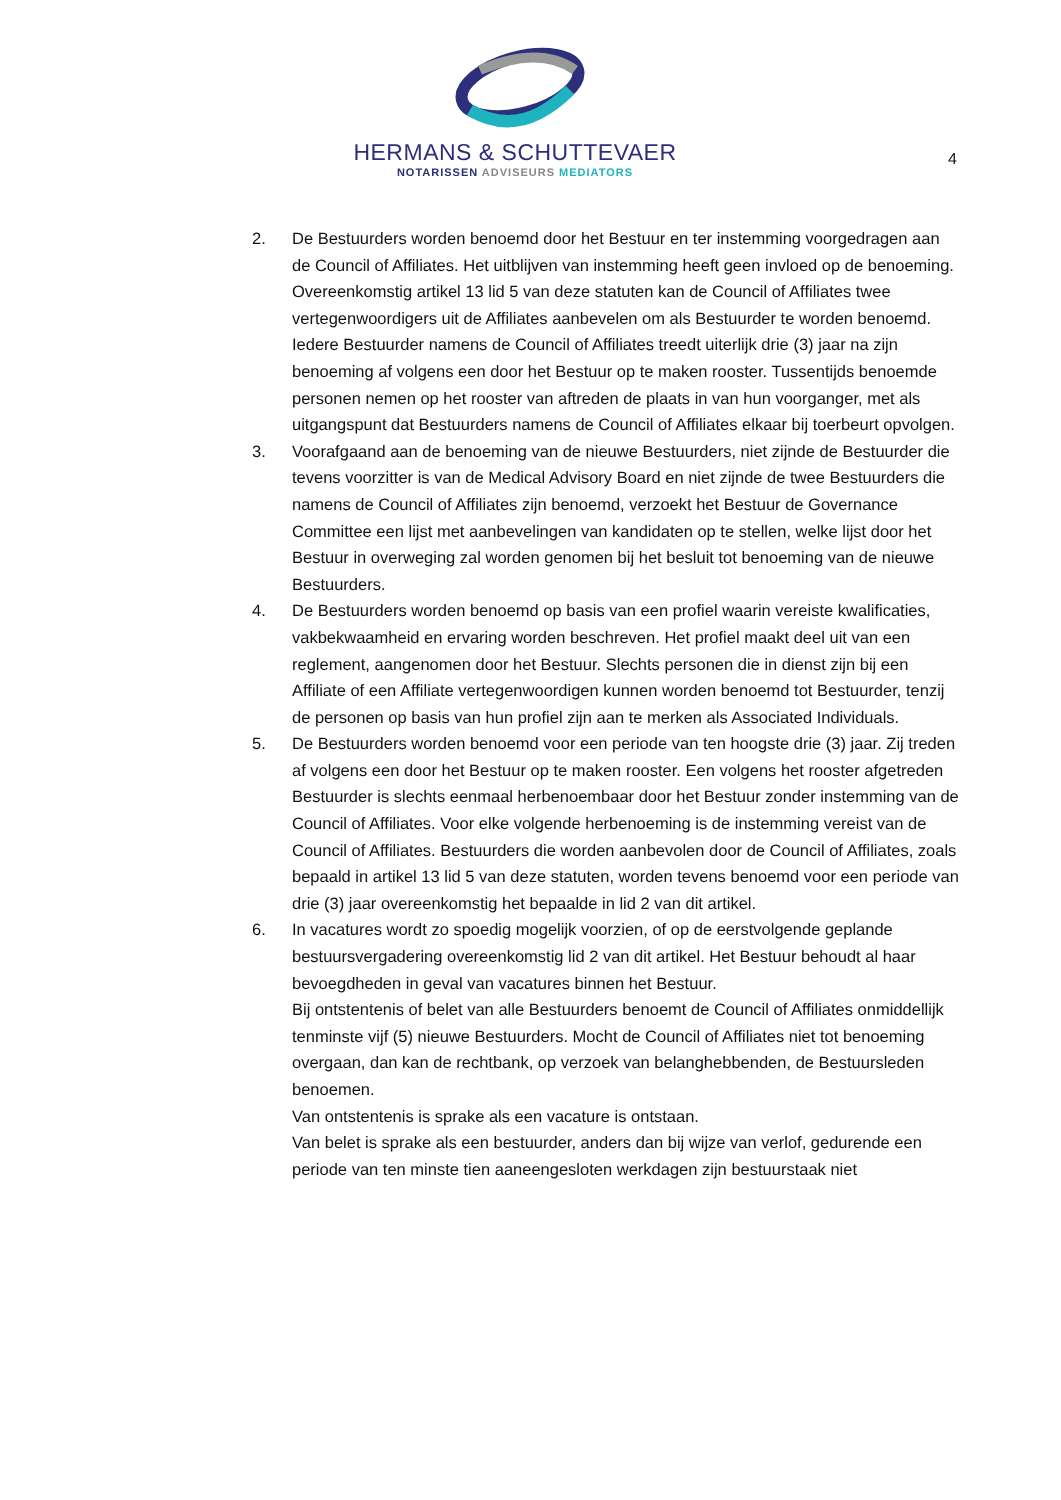HERMANS & SCHUTTEVAER
NOTARISSEN ADVISEURS MEDIATORS
4
2. De Bestuurders worden benoemd door het Bestuur en ter instemming voorgedragen aan de Council of Affiliates. Het uitblijven van instemming heeft geen invloed op de benoeming. Overeenkomstig artikel 13 lid 5 van deze statuten kan de Council of Affiliates twee vertegenwoordigers uit de Affiliates aanbevelen om als Bestuurder te worden benoemd. Iedere Bestuurder namens de Council of Affiliates treedt uiterlijk drie (3) jaar na zijn benoeming af volgens een door het Bestuur op te maken rooster. Tussentijds benoemde personen nemen op het rooster van aftreden de plaats in van hun voorganger, met als uitgangspunt dat Bestuurders namens de Council of Affiliates elkaar bij toerbeurt opvolgen.
3. Voorafgaand aan de benoeming van de nieuwe Bestuurders, niet zijnde de Bestuurder die tevens voorzitter is van de Medical Advisory Board en niet zijnde de twee Bestuurders die namens de Council of Affiliates zijn benoemd, verzoekt het Bestuur de Governance Committee een lijst met aanbevelingen van kandidaten op te stellen, welke lijst door het Bestuur in overweging zal worden genomen bij het besluit tot benoeming van de nieuwe Bestuurders.
4. De Bestuurders worden benoemd op basis van een profiel waarin vereiste kwalificaties, vakbekwaamheid en ervaring worden beschreven. Het profiel maakt deel uit van een reglement, aangenomen door het Bestuur. Slechts personen die in dienst zijn bij een Affiliate of een Affiliate vertegenwoordigen kunnen worden benoemd tot Bestuurder, tenzij de personen op basis van hun profiel zijn aan te merken als Associated Individuals.
5. De Bestuurders worden benoemd voor een periode van ten hoogste drie (3) jaar. Zij treden af volgens een door het Bestuur op te maken rooster. Een volgens het rooster afgetreden Bestuurder is slechts eenmaal herbenoembaar door het Bestuur zonder instemming van de Council of Affiliates. Voor elke volgende herbenoeming is de instemming vereist van de Council of Affiliates. Bestuurders die worden aanbevolen door de Council of Affiliates, zoals bepaald in artikel 13 lid 5 van deze statuten, worden tevens benoemd voor een periode van drie (3) jaar overeenkomstig het bepaalde in lid 2 van dit artikel.
6. In vacatures wordt zo spoedig mogelijk voorzien, of op de eerstvolgende geplande bestuursvergadering overeenkomstig lid 2 van dit artikel. Het Bestuur behoudt al haar bevoegdheden in geval van vacatures binnen het Bestuur.
Bij ontstentenis of belet van alle Bestuurders benoemt de Council of Affiliates onmiddellijk tenminste vijf (5) nieuwe Bestuurders. Mocht de Council of Affiliates niet tot benoeming overgaan, dan kan de rechtbank, op verzoek van belanghebbenden, de Bestuursleden benoemen.
Van ontstentenis is sprake als een vacature is ontstaan.
Van belet is sprake als een bestuurder, anders dan bij wijze van verlof, gedurende een periode van ten minste tien aaneengesloten werkdagen zijn bestuurstaak niet